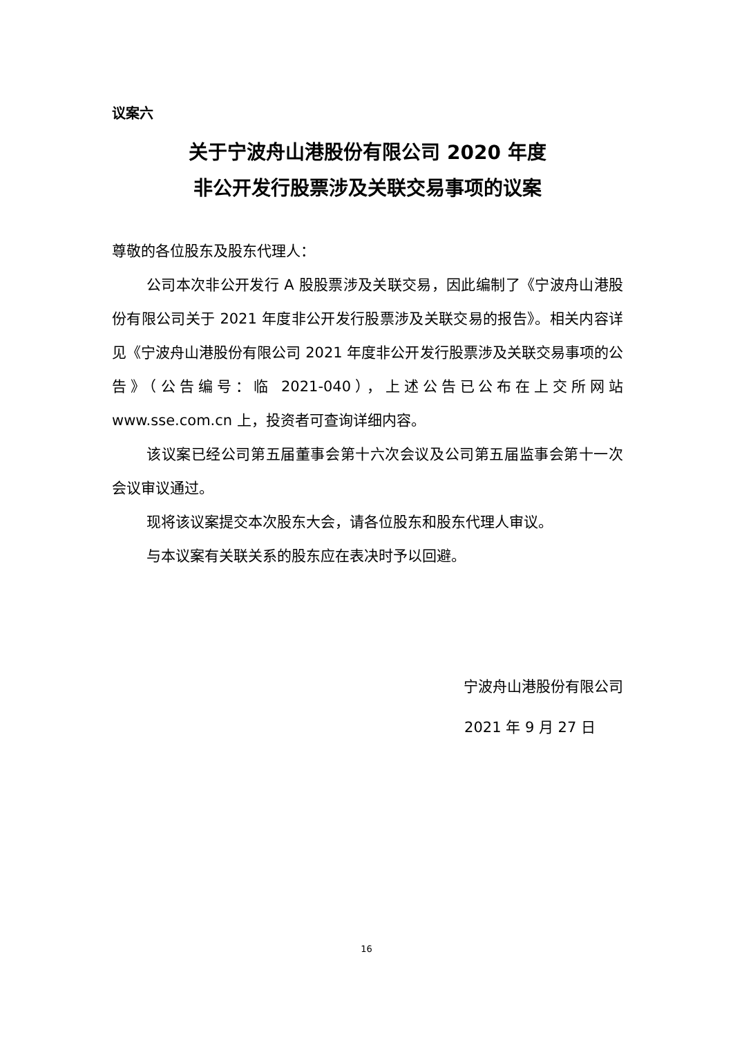议案六
关于宁波舟山港股份有限公司 2020 年度
非公开发行股票涉及关联交易事项的议案
尊敬的各位股东及股东代理人：
公司本次非公开发行 A 股股票涉及关联交易，因此编制了《宁波舟山港股份有限公司关于 2021 年度非公开发行股票涉及关联交易的报告》。相关内容详见《宁波舟山港股份有限公司 2021 年度非公开发行股票涉及关联交易事项的公告》（公告编号：临 2021-040），上述公告已公布在上交所网站 www.sse.com.cn 上，投资者可查询详细内容。
该议案已经公司第五届董事会第十六次会议及公司第五届监事会第十一次会议审议通过。
现将该议案提交本次股东大会，请各位股东和股东代理人审议。
与本议案有关联关系的股东应在表决时予以回避。
宁波舟山港股份有限公司
2021 年 9 月 27 日
16